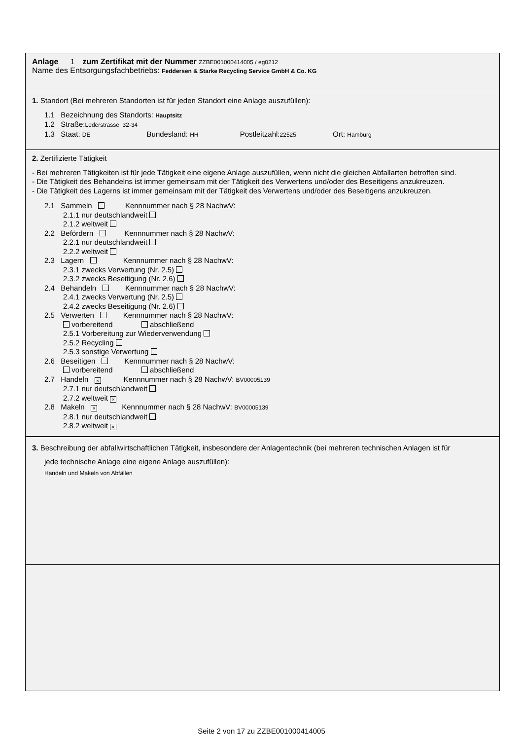Anlage 1 zum Zertifikat mit der Nummer ZZBE001000414005 / eg0212
Name des Entsorgungsfachbetriebs: Feddersen & Starke Recycling Service GmbH & Co. KG
1. Standort (Bei mehreren Standorten ist für jeden Standort eine Anlage auszufüllen):
1.1 Bezeichnung des Standorts: Hauptsitz
1.2 Straße:Lederstrasse 32-34
1.3 Staat: DE Bundesland: HH Postleitzahl:22525 Ort: Hamburg
2. Zertifizierte Tätigkeit
- Bei mehreren Tätigkeiten ist für jede Tätigkeit eine eigene Anlage auszufüllen, wenn nicht die gleichen Abfallarten betroffen sind.
- Die Tätigkeit des Behandelns ist immer gemeinsam mit der Tätigkeit des Verwertens und/oder des Beseitigens anzukreuzen.
- Die Tätigkeit des Lagerns ist immer gemeinsam mit der Tätigkeit des Verwertens und/oder des Beseitigens anzukreuzen.
2.1 Sammeln Kennnummer nach § 28 NachwV:
2.1.1 nur deutschlandweit
2.1.2 weltweit
2.2 Befördern Kennnummer nach § 28 NachwV:
2.2.1 nur deutschlandweit
2.2.2 weltweit
2.3 Lagern Kennnummer nach § 28 NachwV:
2.3.1 zwecks Verwertung (Nr. 2.5)
2.3.2 zwecks Beseitigung (Nr. 2.6)
2.4 Behandeln Kennnummer nach § 28 NachwV:
2.4.1 zwecks Verwertung (Nr. 2.5)
2.4.2 zwecks Beseitigung (Nr. 2.6)
2.5 Verwerten Kennnummer nach § 28 NachwV:
vorbereitend abschließend
2.5.1 Vorbereitung zur Wiederverwendung
2.5.2 Recycling
2.5.3 sonstige Verwertung
2.6 Beseitigen Kennnummer nach § 28 NachwV:
vorbereitend abschließend
2.7 Handeln × Kennnummer nach § 28 NachwV: BV00005139
2.7.1 nur deutschlandweit
2.7.2 weltweit ×
2.8 Makeln × Kennnummer nach § 28 NachwV: BV00005139
2.8.1 nur deutschlandweit
2.8.2 weltweit ×
3. Beschreibung der abfallwirtschaftlichen Tätigkeit, insbesondere der Anlagentechnik (bei mehreren technischen Anlagen ist für
jede technische Anlage eine eigene Anlage auszufüllen):
Handeln und Makeln von Abfällen
Seite 2 von 17 zu ZZBE001000414005